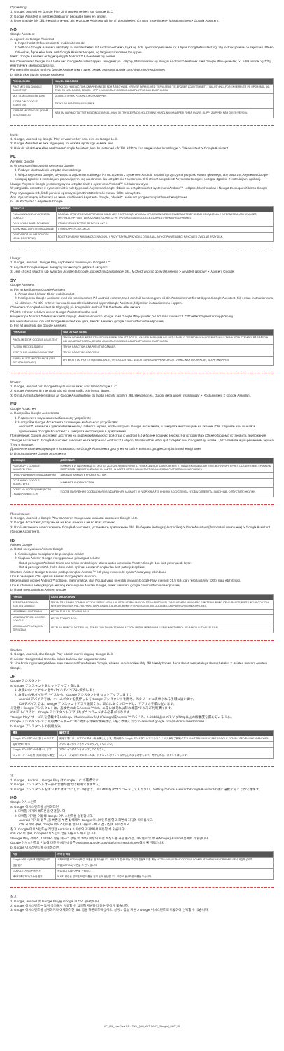Opmerking:
1. Google, Android en Google Play zijn handelsmerken van Google LLC.
2. Google Assistent is niet beschikbaar in bepaalde talen en landen.
3. Download de 'My JBL Headphone-app' als je Google Assistent wilt in- of uitschakelen, Ga naar Instellingen> Spraakassistent> Google Assistent.
NO
Google Assistent
a. oppsett av Google Assistent
1. Kople hodetelefonene dine til mobilenheten din
2. Sett opp Google Assistent ved hjelp av mobilenheten: På Android-enheten, trykk og hold hjemknappen nede for å åpne Google Assistent og følg instruksjonene på skjermen. På en iOS-enhet, åpne eller laste ned Google Assistent-appen, og følg instruksjonene for appen.
Merk: Google Assistent er tilgjengelig på Android™ 6.0-enheter og senere.
For iOS-enheter, trenger du å laste ned Google Assistent-appen. Fungerer på Lollipop, Marshmallow og Nougat Android™-telefoner med Google Play-tjenester, >1.5GB minne og 720p eller høyere skjermoppløsning.
For mer informasjon om hva Google Assistent kan gjøre, besøk: assistant.google.com/platforms/headphones
b. Slik bruker du din Google Assistent
| FUNKSJONER | HVA DU MÅ GJØRE |
| --- | --- |
| PRAT MED DIN GOOGLE ASSISTENT | TRYKK OG HOLD ACTION-KNAPPEN NEDE FOR Å BEGYNNE. KREVER PARING MED TILPASSEDE TELEFONER OG INTERNETT-TILSLUTNING. FOR EKSEMPLER PÅ SPØRSMÅL OG TING DU KAN GJØRE, BESØK: HTTPS://ASSISTANT.GOOGLE.COM/PLATFORMS/HEADPHONES |
| MOTTA MELDINGENE DINE | DOBBELTTRYKK PÅ HANDLINGSKNAPPEN. |
| STOPP DIN GOOGLE ASSISTENT | TRYKK PÅ HANDLINGSKNAPPEN. |
| SVAR PÅ MELDINGER (HVOR TILGJENGELIG) | NÅR DU HAR MOTTATT ET MELDINGSVARSEL, KAN DU TRYKKE PÅ OG HOLDE INNE HANDLINGSKNAPPEN FOR Å SVARE. SLIPP KNAPPEN NÅR DU ER FERDIG. |
Merk:
1. Google, Android og Google Play er varemerker som eies av Google LLC.
2. Google Assistent er ikke tilgjengelig for enkelte språk og i enkelte land.
3. Hvis du vil aktivere eller deaktivere Google Assistent, kan du laste ned vår JBL APP.Du kan velge under Innstillinger > Taleassistent > Google Assistent.
PL
Asystent Google
a. W celu skonfigurowania Asystenta Google
1. Podłącz słuchawki do urządzenia mobilnego
2. Włącz Asystenta Google, używając urządzenia mobilnego: Na urządzeniu z systemem Android naciśnij i przytrzymaj przycisk ekranu głównego, aby otworzyć Asystenta Google i postępuj zgodnie z instrukcjami pojawiającymi się na ekranie. Na urządzeniu z systemem iOS otwórz lub pobierz Asystenta Google i postępuj zgodnie z instrukcjami aplikacji.
Uwaga: Asystent Google jest dostępny na urządzeniach z systemem Android™ 6.0 lub nowszym.
W przypadku urządzeń z systemem iOS należy pobrać Asystenta Google. Działa na urządzeniach z systemami Android™ Lollipop, Marshmallow i Nougat z usługami Sklepu Google Play, wymagania: >1,5 GB pamięci operacyjnej oraz rozdzielczość ekranu 720p lub wyższa.
Aby uzyskać więcej informacji na temat możliwości Asystenta Google, odwiedź: assistant.google.com/platforms/headphones
b. Jak Korzystać z Asystenta Google
| FUNKCJA | CO ROBIĆ |
| --- | --- |
| PORozMAWIAJ Z ASYSTENTEM GOOGLE | NACIŚNIJ I PRZYTRZYMAJ PRZYCISK AKCJI, ABY ROZPOCZĄĆ. WYMAGA SPAROWANIA Z ODPOWIEDNIM TELEFONEM I POŁĄCZENIA Z INTERNETEM. ABY ZNALEŹĆ PRZYKŁADY PYTAŃ I WSKAZÓWEK, ODWIEDŹ: HTTPS://ASSISTANT.GOOGLE.COM/PLATFORMS/HEADPHONES |
| ODSŁUCHAJ POWIADOMIENIA | STUKNIJ DWUKROTNIE PRZYCISK AKCJI. |
| ZATRZYMAJ ASYSTENTA GOOGLE | STUKNIJ PRZYCISK AKCJI. |
| ODPOWIEDZ NA WIADOMOŚĆ (JEŚLI DOSTĘPNE) | PO OTRZYMANIU WIADOMOŚCI NACIŚNIJ I PRZYTRZYMAJ PRZYCISK DZIAŁANIA, ABY ODPOWIEDZIEĆ. NA KONIEC ZWOLNIJ PRZYCISK. |
Uwaga:
1. Google, Android i Google Play są znakami towarowymi Google LLC.
2. Asystent Google nie jest dostępny w niektórych językach i krajach.
3. Jeśli chcesz włączyć lub wyłączyć Asystenta Google, pobierz naszą aplikację JBL. Możesz wybrać go w Ustawienia > Asystent głosowy > Asystent Google.
SV
Google Assistent
a. För att konfigurera Google Assistent
1. Anslut dina hörlurar till din mobila enhet
2. Konfigurera Google Assistent med din mobila enhet: På Android-enheter, tryck och håll hemknappen på din Android-enhet för att öppna Google Assistent, följ sedan instruktionerna på skärmen. På iOS-enheter kan du öppna eller ladda ned appen Google Assistent, följ sedan instruktionerna i appen.
Observera: Google Assistent är tillgänglig på kompatibla Android™ 6.0 enheter eller senare.
På iOS-enheter behöver appen Google Assistent laddas ned.
Fungerar på Android™-telefoner med Lollipop, Marshmallow och Nougat med Google Play-tjänster, >1.5GB av minne och 720p eller högre skärmupplösning.
För mer information om vad Google Assistent kan göra, besök: Assistent.google.com/platforms/headphones
b. För att använda din Google Assistent
| FUNKTION | VAD DU KAN GÖRA |
| --- | --- |
| PRATA MED DIN GOOGLE ASSISTENT | TRYCK OCH HÅLL NERE ÅTGÄRDSKNAPPEN FÖR ATT BÖRJA. KRÄVER PARKOPPLING MED LÄMPLIG TELEFON OCH INTERNETANSLUTNING. FÖR EXEMPEL PÅ FRÅGOR OCH SAKER ATT GÖRA, BESÖK: ASSISTANT.GOOGLE.COM/PLATFORMS/HEADPHONES |
| FÅ DINA MEDDELANDEN | TRYCK PÅ ACTION-KNAPPEN TVÅ GÅNGER. |
| STOPPA DIN GOOGLE ASSISTENT | TRYCK PÅ ACTION-KNAPPEN. |
| SVARA PÅ ETT MEDDELANDE (DÄR DET ÄR LÄMPLIGT) | EFTER ATT DU FÅR ETT MEDDELANDE, TRYCK OCH HÅLL NED ÅTGÄRDSKNAPPEN FÖR ATT SVARA. NÄR DU ÄR KLAR, SLÄPP KNAPPEN. |
Notera:
1. Google, Android och Google Play är varumärken som tillhör Google LLC.
2. Google Assistent är inte tillgänglig på vissa språk och i vissa länder.
3. Om du vill slå på eller stänga av Google Assistant kan du ladda ned vår app MY JBL Headphones. Du gör detta under Inställningar > Röstassistent > Google Assistant.
RU
Google Ассистент
a. Настройка Google Ассистента
1. Подключите наушники к мобильному устройству
2. Настройте Google Ассистента с помощью мобильного устройства:
Android™: нажмите и удерживайте кнопку главного экрана, чтобы открыть Google Ассистента, и следуйте инструкциям на экране. iOS: откройте или скачайте приложение "Google Ассистент" и следуйте инструкциям в приложении.
Примечание: Google Ассистент доступен на поддерживаемых устройствах с Android 6.0 и более поздних версий. На устройствах iOS необходимо установить приложение "Google Ассистент". Google Ассистент работает на телефонах с Android™ Lollipop, Marshmallow и Nougat с сервисами Google Play, более 1,5 ГБ памяти и разрешением экрана 720p и больше.
Дополнительная информация о возможностях Google Ассистента доступна на сайте assistant.google.com/platforms/headphones
b. Использование Google Ассистента
| ФУНКЦИЯ | ДЕЙСТВИЯ |
| --- | --- |
| РАЗГОВОР С GOOGLE АССИСТЕНТОМ | НАЖМИТЕ И УДЕРЖИВАЙТЕ КНОПКУ ACTION, ЧТОБЫ НАЧАТЬ. НЕОБХОДИМО ПОДКЛЮЧЕНИЕ К ПОДДЕРЖИВАЕМОМУ ТЕЛЕФОНУ И ИНТЕРНЕТ-СОЕДИНЕНИЕ. ПРИМЕРЫ ВОПРОСОВ И ДЕЙСТВИЙ МОЖНО НАЙТИ НА САЙТЕ HTTPS://ASSISTANT.GOOGLE.COM/PLATFORMS/HEADPHONES |
| ПРОСЛУШИВАНИЕ УВЕДОМЛЕНИЙ | ДВАЖДЫ НАЖМИТЕ КНОПКУ ACTION. |
| ОСТАНОВКА GOOGLE АССИСТЕНТА | НАЖМИТЕ КНОПКУ ACTION. |
| ОТВЕТ НА СООБЩЕНИЕ (ЕСЛИ ПОДДЕРЖИВАЕТСЯ) | ПОСЛЕ ПОЛУЧЕНИЯ СООБЩЕНИЯ-УВЕДОМЛЕНИЯ НАЖМИТЕ И УДЕРЖИВАЙТЕ КНОПКУ АССИСТЕНТА, ЧТОБЫ ОТВЕТИТЬ. ЗАКОНЧИВ, ОТПУСТИТЕ КНОПКУ. |
Примечания:
1. Google, Android и Google Play являются товарными знаками компании Google LLC.
2. Google Ассистент доступен не на всех языках и не во всех странах.
3. Чтобы включить или отключить Google Ассистента, установите приложение JBL. Выберите Settings (Настройки) > Voice Assistant (Голосовой помощник) > Google Assistant (Google Ассистент).
ID
Asisten Google
a. Untuk menyiapkan Asisten Google
1. Sambungkan headphone ke perangkat seluler
2. Siapkan Asisten Google menggunakan perangkat seluler:
Untuk perangkat Android, tekan dan tahan tombol layar utama untuk membuka Asisten Google dan ikuti petunjuk di layar.
Untuk perangkat iOS, buka dan unduh aplikasi Asisten Google dan ikuti petunjuk aplikasi.
Catatan: Asisten Google tersedia pada perangkat Android™ 6.0 yang memenuhi syarat* atau yang lebih baru.
Untuk perangkat iOS, aplikasi Asisten Google perlu diunduh.
Bekerja pada ponsel Android™ Lollipop, Marshmallow, dan Nougat yang memiliki layanan Google Play, memori >1,5 GB, dan resolusi layar 720p atau lebih tinggi.
Untuk informasi selengkapnya tentang kemampuan Asisten Google, buka: assistant.google.com/platforms/headphones
b. Untuk menggunakan Asisten Google
| FUNGSI | CARA MELAKUKAN |
| --- | --- |
| BERBICARA DENGAN ASISTEN GOOGLE | TEKAN DAN TAHAN TOMBOL ACTION UNTUK MEMULAI. PERLU DIPASANGKAN DENGAN PONSEL YANG MEMENUHI SYARAT DAN TERHUBUNG DENGAN INTERNET. UNTUK CONTOH PERTANYAAN DAN HAL-HAL YANG DAPAT ANDA LAKUKAN, BUKA: HTTPS://ASSISTANT.GOOGLE.COM/PLATFORMS/HEADPHONES |
| MEMERIKSA NOTIFIKASI | KETUK DUA KALI TOMBOL AKSI. |
| MENONAKTIFKAN ASISTEN GOOGLE | KETUK TOMBOL AKSI. |
| MEMBALAS PESAN (JIKA TERSEDIA) | SETELAH MUNCUL NOTIFIKASI, TEKAN DAN TAHAN TOMBOL ACTION UNTUK MENJAWAB. LEPASKAN TOMBOL JIKA ANDA SUDAH SELESAI. |
Catatan:
1. Google, Android, dan Google Play adalah merek dagang Google LLC.
2. Asisten Google tidak tersedia dalam bahasa dan negara tertentu.
3. Jika Anda ingin mengaktifkan atau menonaktifkan Asisten Google, silakan unduh aplikasi My JBL Headphones. Anda dapat menyetelnya dalam Setelan > Asisten suara > Asisten Google.
JP
Google アシスタント
a. Google アシスタントをセットアップするには
1. お使いのヘッドホンをモバイルデバイスに接続します
2. お使いのモバイルデバイスから、Google アシスタントをセットアップします：
Android デバイスでは、ホームボタンを長押しして Google アシスタントを開き、スクリーンに表示される手順に従います。
iOSデバイスでは、Google アシスタントアプリを開くか、新たにダウンロードし、アプリの手順に従います。
ご注意：Google アシスタントは、互換性のあるAndroid™ 6.0、あるいはそれ以降の機器*でのみご利用頂けます。
iOSデバイスでは、Google アシスタントアプリをダウンロードする必要があります。
"Google Play" サービスを搭載するLollipop、MarshmallowおよびNougat版Android™デバイス。1.5GB以上のメモリと720p以上の解像度を備えていること。
Google アシスタントでご利用頂けるサービスに関する詳細な情報は以下をご参照ください:assistant.google.com/platforms/headphones
b. Google アシスタントの使用方法
| 機能 | 操作方法 |
| --- | --- |
| Google アシスタントに話しかけます | 開始するには、ACTIONボタンを長押しします。質問例や Google アシスタントでできることは以下をご参照ください: HTTPS://ASSISTANT.GOOGLE.COM/PLATFORMS/HEADPHONES |
| 通知を受け取る | アクションボタンをダブルタップしてください。 |
| Google アシスタントを停止します | アクションボタンをタップしてください。 |
| メッセージへの返答 (利用可能な場合) | メッセージ通知を受け取った後、アクションボタンを長押ししたまま応答します。完了したら、ボタンを離します。 |
注：
1. Google、Android、Google Play は Google LLC の商標です。
2. Google アシスタントは一部の言語や国では利用できません。
3. Google アシスタントをオンまたはオフにしたい場合は、JBL APPをダウンロードしてください。Settings>Voice assistant>Google Assistantの順に選択することができます。
KO
Google 어시스턴트
a. Google 어시스턴트를 설정하려면
1. 모바일 기기에 헤드폰을 연결합니다
2. 모바일 기기를 이용해 Google 어시스턴트를 설정합니다.
Android 기기의 경우, 홈 버튼을 누른 상태에서 Google 어시스턴트를 열고 화면의 지침에 따르십시오.
iOS 기기의 경우, Google 어시스턴트를 열거나 다운로드하고 앱 지침에 따르십시오.
참고: Google 어시스턴트는 적합한 Android 6.0 이상의 기기*에서 이용할 수 있습니다.
iOS 기기의 경우, Google 어시스턴트 앱을 다운로드해야 합니다.
*Google Play 서비스, 1.5GB가 넘는 메모리 용량 및 720p 이상의 화면 해상도를 가진 롤리팝, 마시멜로 및 누가(Nougat) Android 폰에서 작동합니다.
Google 어시스턴트의 기능에 대한 자세한 내용은 assistant.google.com/platforms/headphones에서 확인하십시오
b. Google 어시스턴트를 사용하려면
| 기능 | 해야 할 작업 |
| --- | --- |
| Google 어시스턴트에게 말하십시오 | 시작하려면 ACTION(작업) 버튼을 길게 누릅니다. 사용자가 할 수 있는 작업과 질문에 대한 예는 HTTPS://ASSISTANT.GOOGLE.COM/PLATFORMS/HEADPHONES에서 확인하십시오 |
| 알림 받기 | 작업(ACTION) 버튼을 두 번 누릅니다. |
| GOOGLE 어시스턴트 중지 | 작업(ACTION) 버튼을 누릅니다. |
| 메시지에 답하기(가능한 경우) | 메시지 알림을 받으면 작업 버튼을 길게 눌러 응답합니다. 작업이 끝났으면 버튼을 놓습니다. |
참고:
1. Google, Android 및 Google Play는 Google LLC의 상표입니다.
2. Google 어시스턴트는 특정 국가에서 사용할 수 없으며 지원하지 않는 언어가 있습니다.
3. Google 어시스턴트를 설정하거나 해제하려면 JBL 앱을 다운로드하십시오. 설정 > 음성 지원 > Google 어시스턴트로 이동하여 선택할 수 있습니다.
HP_JBL_Live Free NC+ TWS_QSG_APP PART_(Google)_SOP_V6